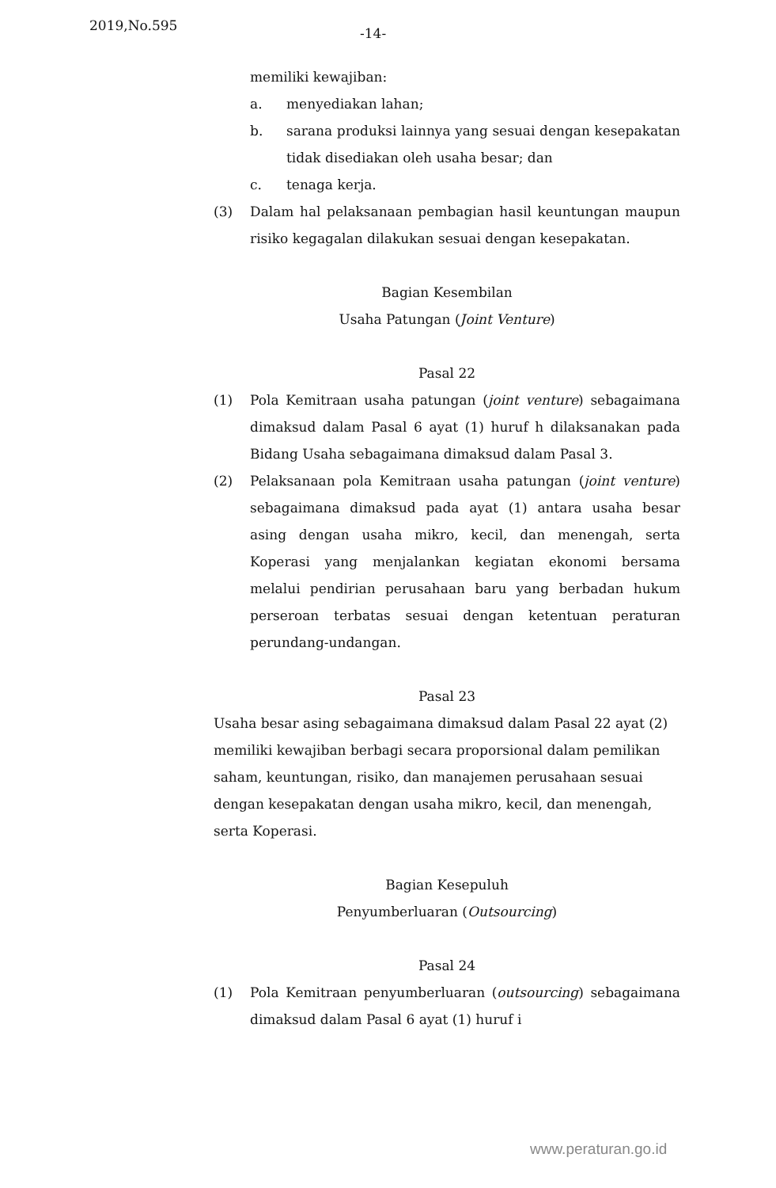2019,No.595 -14-
memiliki kewajiban:
a. menyediakan lahan;
b. sarana produksi lainnya yang sesuai dengan kesepakatan tidak disediakan oleh usaha besar; dan
c. tenaga kerja.
(3) Dalam hal pelaksanaan pembagian hasil keuntungan maupun risiko kegagalan dilakukan sesuai dengan kesepakatan.
Bagian Kesembilan
Usaha Patungan (Joint Venture)
Pasal 22
(1) Pola Kemitraan usaha patungan (joint venture) sebagaimana dimaksud dalam Pasal 6 ayat (1) huruf h dilaksanakan pada Bidang Usaha sebagaimana dimaksud dalam Pasal 3.
(2) Pelaksanaan pola Kemitraan usaha patungan (joint venture) sebagaimana dimaksud pada ayat (1) antara usaha besar asing dengan usaha mikro, kecil, dan menengah, serta Koperasi yang menjalankan kegiatan ekonomi bersama melalui pendirian perusahaan baru yang berbadan hukum perseroan terbatas sesuai dengan ketentuan peraturan perundang-undangan.
Pasal 23
Usaha besar asing sebagaimana dimaksud dalam Pasal 22 ayat (2) memiliki kewajiban berbagi secara proporsional dalam pemilikan saham, keuntungan, risiko, dan manajemen perusahaan sesuai dengan kesepakatan dengan usaha mikro, kecil, dan menengah, serta Koperasi.
Bagian Kesepuluh
Penyumberluaran (Outsourcing)
Pasal 24
(1) Pola Kemitraan penyumberluaran (outsourcing) sebagaimana dimaksud dalam Pasal 6 ayat (1) huruf i
www.peraturan.go.id